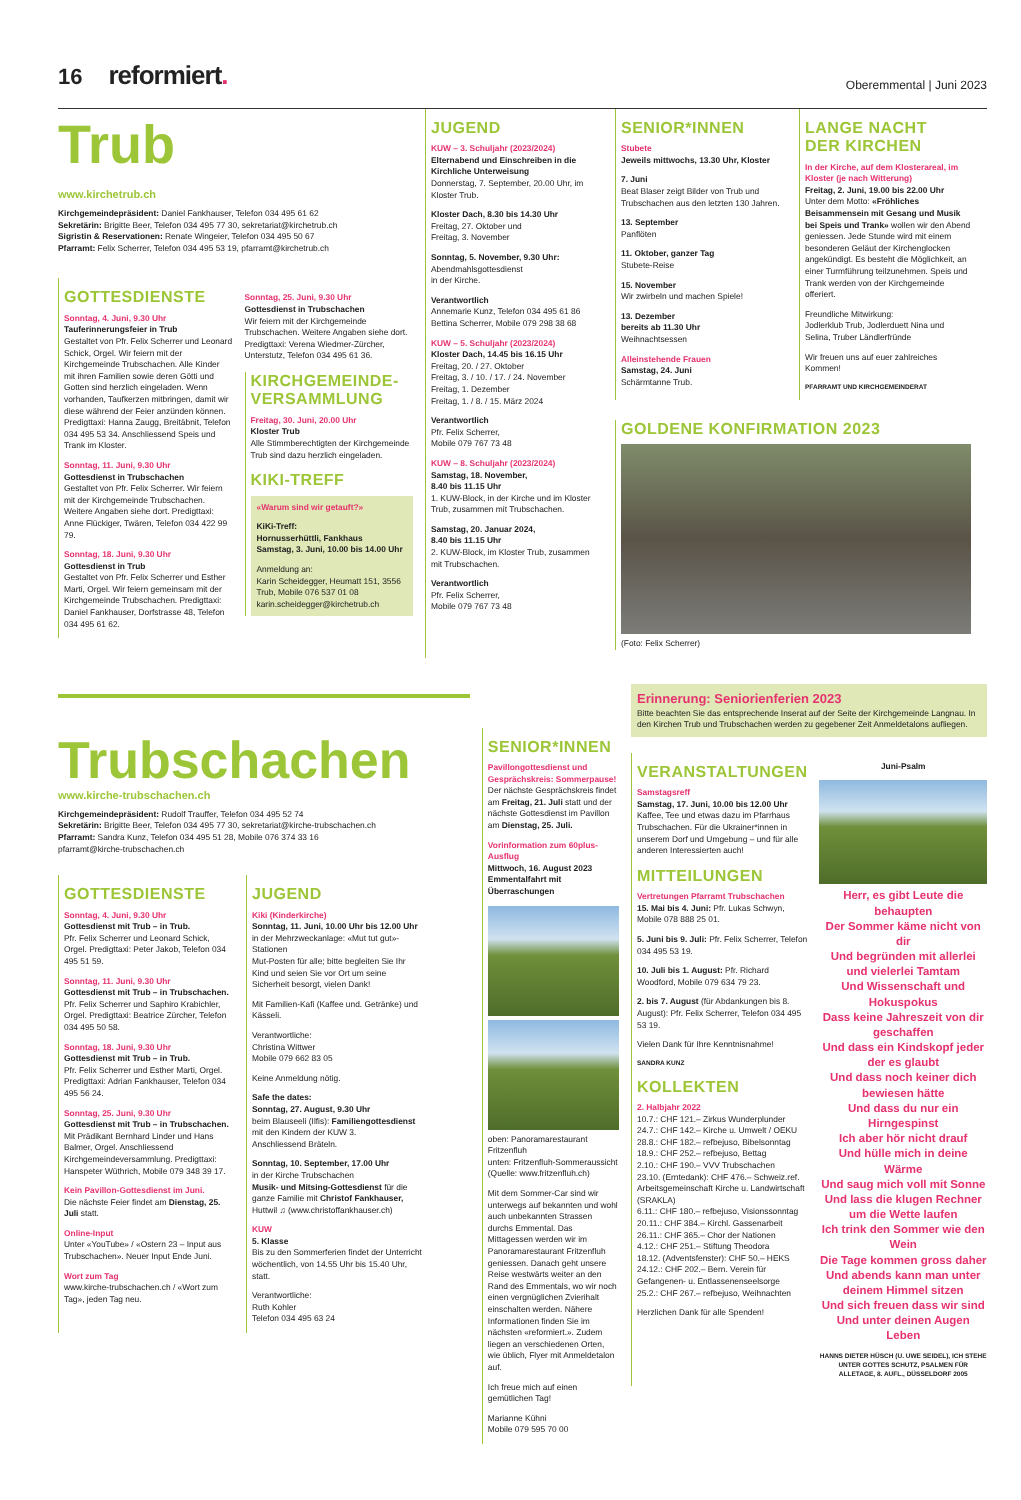16 reformiert.
Oberemmental | Juni 2023
Trub
www.kirchetrub.ch
Kirchgemeindepräsident: Daniel Fankhauser, Telefon 034 495 61 62
Sekretärin: Brigitte Beer, Telefon 034 495 77 30, sekretariat@kirchetrub.ch
Sigristin & Reservationen: Renate Wingeier, Telefon 034 495 50 67
Pfarramt: Felix Scherrer, Telefon 034 495 53 19, pfarramt@kirchetrub.ch
GOTTESDIENSTE
Sonntag, 4. Juni, 9.30 Uhr
Tauferinnerungsfeier in Trub
Gestaltet von Pfr. Felix Scherrer und Leonard Schick, Orgel. Wir feiern mit der Kirchgemeinde Trubschachen. Alle Kinder mit ihren Familien sowie deren Götti und Gotten sind herzlich eingeladen. Wenn vorhanden, Taufkerzen mitbringen, damit wir diese während der Feier anzünden können. Predigttaxi: Hanna Zaugg, Breitäbnit, Telefon 034 495 53 34. Anschliessend Speis und Trank im Kloster.
Sonntag, 11. Juni, 9.30 Uhr
Gottesdienst in Trubschachen
Gestaltet von Pfr. Felix Scherrer. Wir feiern mit der Kirchgemeinde Trubschachen. Weitere Angaben siehe dort. Predigttaxi: Anne Flückiger, Twären, Telefon 034 422 99 79.
Sonntag, 18. Juni, 9.30 Uhr
Gottesdienst in Trub
Gestaltet von Pfr. Felix Scherrer und Esther Marti, Orgel. Wir feiern gemeinsam mit der Kirchgemeinde Trubschachen. Predigttaxi: Daniel Fankhauser, Dorfstrasse 48, Telefon 034 495 61 62.
Sonntag, 25. Juni, 9.30 Uhr
Gottesdienst in Trubschachen
Wir feiern mit der Kirchgemeinde Trubschachen. Weitere Angaben siehe dort. Predigttaxi: Verena Wiedmer-Zürcher, Unterstutz, Telefon 034 495 61 36.
KIRCHGEMEINDE-
VERSAMMLUNG
Freitag, 30. Juni, 20.00 Uhr
Kloster Trub
Alle Stimmberechtigten der Kirchgemeinde Trub sind dazu herzlich eingeladen.
KIKI-TREFF
«Warum sind wir getauft?»
KiKi-Treff:
Hornusserhüttli, Fankhaus
Samstag, 3. Juni, 10.00 bis 14.00 Uhr
Anmeldung an:
Karin Scheidegger, Heumatt 151, 3556 Trub, Mobile 076 537 01 08
karin.scheidegger@kirchetrub.ch
JUGEND
KUW – 3. Schuljahr (2023/2024)
Elternabend und Einschreiben in die Kirchliche Unterweisung
Donnerstag, 7. September, 20.00 Uhr, im Kloster Trub.
Kloster Dach, 8.30 bis 14.30 Uhr
Freitag, 27. Oktober und
Freitag, 3. November
Sonntag, 5. November, 9.30 Uhr:
Abendmahlsgottesdienst
in der Kirche.
Verantwortlich
Annemarie Kunz, Telefon 034 495 61 86
Bettina Scherrer, Mobile 079 298 38 68
KUW – 5. Schuljahr (2023/2024)
Kloster Dach, 14.45 bis 16.15 Uhr
Freitag, 20. / 27. Oktober
Freitag, 3. / 10. / 17. / 24. November
Freitag, 1. Dezember
Freitag, 1. / 8. / 15. März 2024
Verantwortlich
Pfr. Felix Scherrer,
Mobile 079 767 73 48
KUW – 8. Schuljahr (2023/2024)
Samstag, 18. November,
8.40 bis 11.15 Uhr
1. KUW-Block, in der Kirche und im Kloster Trub, zusammen mit Trubschachen.
Samstag, 20. Januar 2024,
8.40 bis 11.15 Uhr
2. KUW-Block, im Kloster Trub, zusammen mit Trubschachen.
Verantwortlich
Pfr. Felix Scherrer,
Mobile 079 767 73 48
SENIOR*INNEN
Stubete
Jeweils mittwochs, 13.30 Uhr, Kloster
7. Juni
Beat Blaser zeigt Bilder von Trub und Trubschachen aus den letzten 130 Jahren.
13. September
Panflöten
11. Oktober, ganzer Tag
Stubete-Reise
15. November
Wir zwirbeln und machen Spiele!
13. Dezember
bereits ab 11.30 Uhr
Weihnachtsessen
Alleinstehende Frauen
Samstag, 24. Juni
Schärmtanne Trub.
LANGE NACHT
DER KIRCHEN
In der Kirche, auf dem Klosterareal, im Kloster (je nach Witterung)
Freitag, 2. Juni, 19.00 bis 22.00 Uhr
Unter dem Motto: «Fröhliches Beisammensein mit Gesang und Musik bei Speis und Trank» wollen wir den Abend geniessen. Jede Stunde wird mit einem besonderen Geläut der Kirchenglocken angekündigt. Es besteht die Möglichkeit, an einer Turmführung teilzunehmen. Speis und Trank werden von der Kirchgemeinde offeriert.
Freundliche Mitwirkung:
Jodlerklub Trub, Jodlerduett Nina und Selina, Truber Ländlerfründe
Wir freuen uns auf euer zahlreiches Kommen!
PFARRAMT UND KIRCHGEMEINDERAT
GOLDENE KONFIRMATION 2023
(Foto: Felix Scherrer)
Trubschachen
www.kirche-trubschachen.ch
Kirchgemeindepräsident: Rudolf Trauffer, Telefon 034 495 52 74
Sekretärin: Brigitte Beer, Telefon 034 495 77 30, sekretariat@kirche-trubschachen.ch
Pfarramt: Sandra Kunz, Telefon 034 495 51 28, Mobile 076 374 33 16
pfarramt@kirche-trubschachen.ch
GOTTESDIENSTE
Sonntag, 4. Juni, 9.30 Uhr
Gottesdienst mit Trub – in Trub.
Pfr. Felix Scherrer und Leonard Schick, Orgel. Predigttaxi: Peter Jakob, Telefon 034 495 51 59.
Sonntag, 11. Juni, 9.30 Uhr
Gottesdienst mit Trub – in Trubschachen. Pfr. Felix Scherrer und Saphiro Krabichler, Orgel. Predigttaxi: Beatrice Zürcher, Telefon 034 495 50 58.
Sonntag, 18. Juni, 9.30 Uhr
Gottesdienst mit Trub – in Trub.
Pfr. Felix Scherrer und Esther Marti, Orgel. Predigttaxi: Adrian Fankhauser, Telefon 034 495 56 24.
Sonntag, 25. Juni, 9.30 Uhr
Gottesdienst mit Trub – in Trubschachen. Mit Prädikant Bernhard Linder und Hans Balmer, Orgel. Anschliessend Kirchgemeindeversammlung. Predigttaxi: Hanspeter Wüthrich, Mobile 079 348 39 17.
Kein Pavillon-Gottesdienst im Juni.
Die nächste Feier findet am Dienstag, 25. Juli statt.
Online-Input
Unter «YouTube» / «Ostern 23 – Input aus Trubschachen». Neuer Input Ende Juni.
Wort zum Tag
www.kirche-trubschachen.ch / «Wort zum Tag», jeden Tag neu.
JUGEND
Kiki (Kinderkirche)
Sonntag, 11. Juni, 10.00 Uhr bis 12.00 Uhr in der Mehrzweckanlage: «Mut tut gut»-Stationen
Mut-Posten für alle; bitte begleiten Sie Ihr Kind und seien Sie vor Ort um seine Sicherheit besorgt, vielen Dank!
Mit Familien-Kafi (Kaffee und. Getränke) und Kässeli.
Verantwortliche:
Christina Wittwer
Mobile 079 662 83 05
Keine Anmeldung nötig.
Safe the dates:
Sonntag, 27. August, 9.30 Uhr
beim Blauseeli (Ilfis): Familiengottesdienst mit den Kindern der KUW 3.
Anschliessend Bräteln.
Sonntag, 10. September, 17.00 Uhr
in der Kirche Trubschachen
Musik- und Mitsing-Gottesdienst für die ganze Familie mit Christof Fankhauser, Huttwil ♫ (www.christoffankhauser.ch)
KUW
5. Klasse
Bis zu den Sommerferien findet der Unterricht wöchentlich, von 14.55 Uhr bis 15.40 Uhr, statt.
Verantwortliche:
Ruth Kohler
Telefon 034 495 63 24
SENIOR*INNEN
Pavillongottesdienst und Gesprächskreis: Sommerpause!
Der nächste Gesprächskreis findet am Freitag, 21. Juli statt und der nächste Gottesdienst im Pavillon am Dienstag, 25. Juli.
Vorinformation zum 60plus-Ausflug
Mittwoch, 16. August 2023
Emmentalfahrt mit Überraschungen
oben: Panoramarestaurant Fritzenfluh
unten: Fritzenfluh-Sommeraussicht
(Quelle: www.fritzenfluh.ch)
Mit dem Sommer-Car sind wir unterwegs auf bekannten und wohl auch unbekannten Strassen durchs Emmental. Das Mittagessen werden wir im Panoramarestaurant Fritzenfluh geniessen. Danach geht unsere Reise westwärts weiter an den Rand des Emmentals, wo wir noch einen vergnüglichen Zvierihalt einschalten werden. Nähere Informationen finden Sie im nächsten «reformiert.». Zudem liegen an verschiedenen Orten, wie üblich, Flyer mit Anmeldetalon auf.
Ich freue mich auf einen gemütlichen Tag!
Marianne Kühni
Mobile 079 595 70 00
Erinnerung: Seniorienferien 2023
Bitte beachten Sie das entsprechende Inserat auf der Seite der Kirchgemeinde Langnau. In den Kirchen Trub und Trubschachen werden zu gegebener Zeit Anmeldetalons aufliegen.
VERANSTALTUNGEN
Samstagsreff
Samstag, 17. Juni, 10.00 bis 12.00 Uhr
Kaffee, Tee und etwas dazu im Pfarrhaus Trubschachen. Für die Ukrainer*innen in unserem Dorf und Umgebung – und für alle anderen Interessierten auch!
MITTEILUNGEN
Vertretungen Pfarramt Trubschachen
15. Mai bis 4. Juni: Pfr. Lukas Schwyn, Mobile 078 888 25 01.
5. Juni bis 9. Juli: Pfr. Felix Scherrer, Telefon 034 495 53 19.
10. Juli bis 1. August: Pfr. Richard Woodford, Mobile 079 634 79 23.
2. bis 7. August (für Abdankungen bis 8. August): Pfr. Felix Scherrer, Telefon 034 495 53 19.
Vielen Dank für Ihre Kenntnisnahme!
SANDRA KUNZ
KOLLEKTEN
2. Halbjahr 2022
10.7.: CHF 121.– Zirkus Wunderplunder
24.7.: CHF 142.– Kirche u. Umwelt / OEKU
28.8.: CHF 182.– refbejuso, Bibelsonntag
18.9.: CHF 252.– refbejuso, Bettag
2.10.: CHF 190.– VVV Trubschachen
23.10. (Erntedank): CHF 476.– Schweiz.ref. Arbeitsgemeinschaft Kirche u. Landwirtschaft (SRAKLA)
6.11.: CHF 180.– refbejuso, Visionssonntag
20.11.: CHF 384.– Kirchl. Gassenarbeit
26.11.: CHF 365.– Chor der Nationen
4.12.: CHF 251.– Stiftung Theodora
18.12. (Adventsfenster): CHF 50.– HEKS
24.12.: CHF 202.– Bern. Verein für Gefangenen- u. Entlassenenseelsorge
25.2.: CHF 267.– refbejuso, Weihnachten
Herzlichen Dank für alle Spenden!
Juni-Psalm
Herr, es gibt Leute die behaupten
Der Sommer käme nicht von dir
Und begründen mit allerlei und vielerlei Tamtam
Und Wissenschaft und Hokuspokus
Dass keine Jahreszeit von dir geschaffen
Und dass ein Kindskopf jeder der es glaubt
Und dass noch keiner dich bewiesen hätte
Und dass du nur ein Hirngespinst
Ich aber hör nicht drauf
Und hülle mich in deine Wärme
Und saug mich voll mit Sonne
Und lass die klugen Rechner um die Wette laufen
Ich trink den Sommer wie den Wein
Die Tage kommen gross daher
Und abends kann man unter deinem Himmel sitzen
Und sich freuen dass wir sind
Und unter deinen Augen Leben
HANNS DIETER HÜSCH (U. UWE SEIDEL), ICH STEHE UNTER GOTTES SCHUTZ, PSALMEN FÜR ALLETAGE, 8. AUFL., DÜSSELDORF 2005